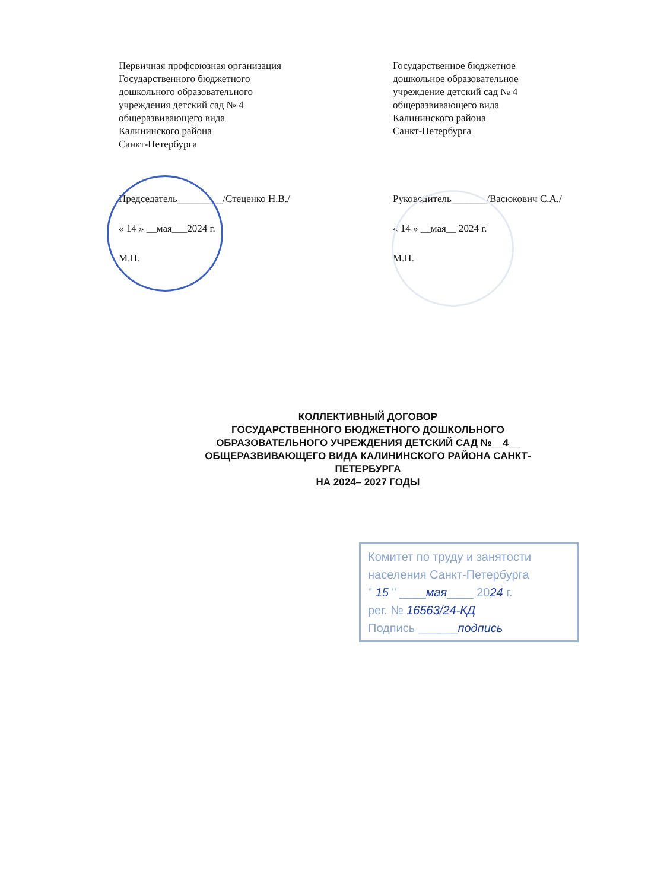Первичная профсоюзная организация
Государственного бюджетного
дошкольного образовательного
учреждения детский сад № 4
общеразвивающего вида
Калининского района
Санкт-Петербурга
Председатель_________/Стеценко Н.В./
« 14 » __мая___2024 г.
М.П.
Государственное бюджетное
дошкольное образовательное
учреждение детский сад № 4
общеразвивающего вида
Калининского района
Санкт-Петербурга
Руководитель_______/Васюкович С.А./
« 14 » __мая__ 2024 г.
М.П.
КОЛЛЕКТИВНЫЙ ДОГОВОР
ГОСУДАРСТВЕННОГО БЮДЖЕТНОГО ДОШКОЛЬНОГО
ОБРАЗОВАТЕЛЬНОГО УЧРЕЖДЕНИЯ ДЕТСКИЙ САД №__4__
ОБЩЕРАЗВИВАЮЩЕГО ВИДА КАЛИНИНСКОГО РАЙОНА САНКТ-
ПЕТЕРБУРГА
НА 2024– 2027 ГОДЫ
Комитет по труду и занятости
населения Санкт-Петербурга
" 15 " ____мая____ 2024 г.
рег. № 16563/24-КД
Подпись ______подпись